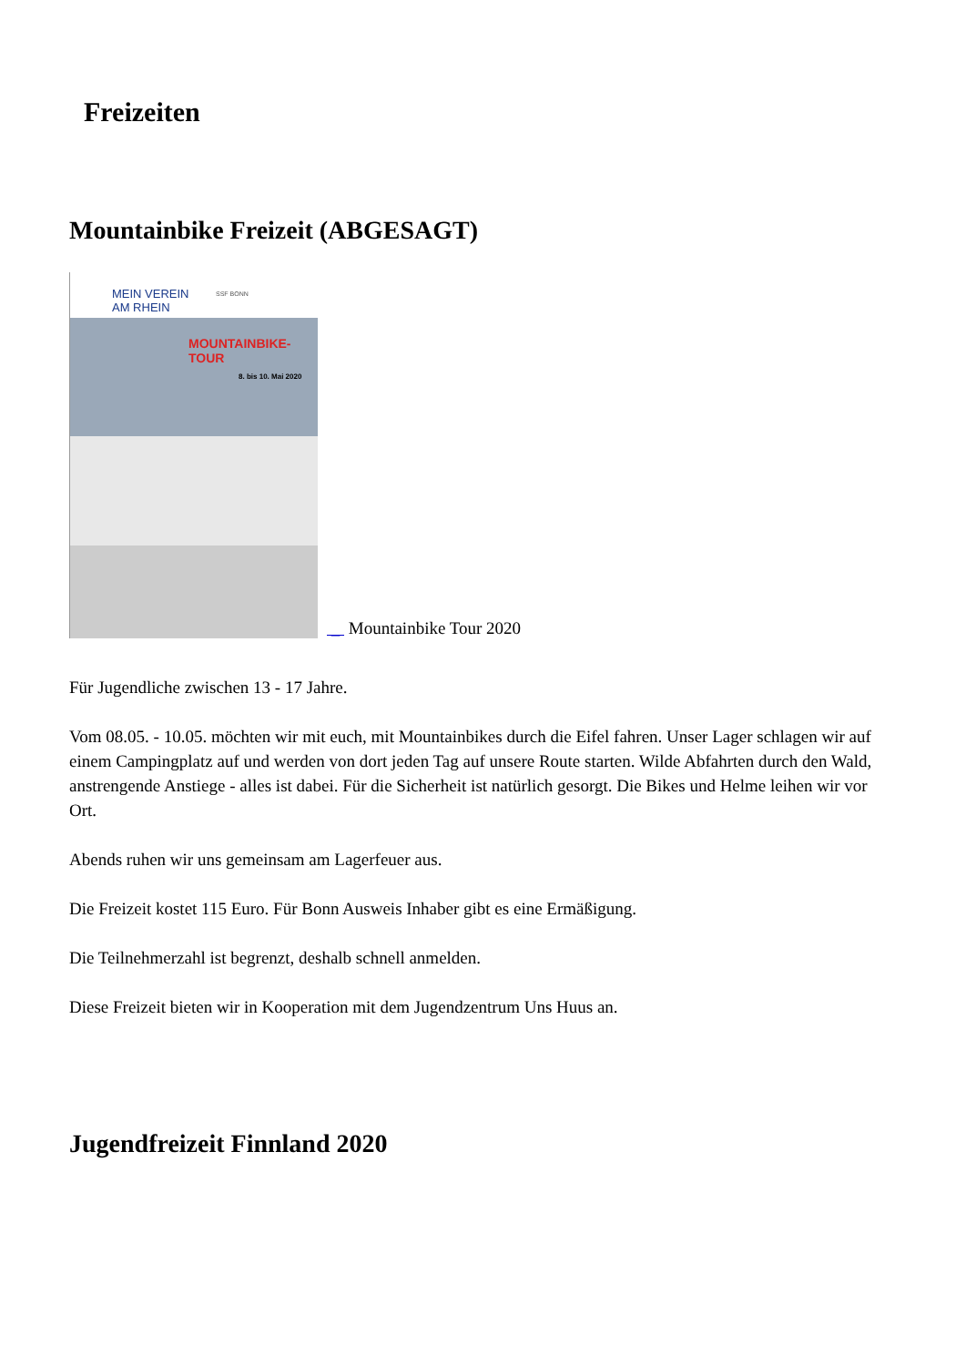Freizeiten
Mountainbike Freizeit (ABGESAGT)
MEIN VEREIN
AM RHEIN
SSF BONN
MOUNTAINBIKE-
TOUR
8. bis 10. Mai 2020
_ Mountainbike Tour 2020
Für Jugendliche zwischen 13 - 17 Jahre.
Vom 08.05. - 10.05. möchten wir mit euch, mit Mountainbikes durch die Eifel fahren. Unser Lager schlagen wir auf einem Campingplatz auf und werden von dort jeden Tag auf unsere Route starten. Wilde Abfahrten durch den Wald, anstrengende Anstiege - alles ist dabei. Für die Sicherheit ist natürlich gesorgt. Die Bikes und Helme leihen wir vor Ort.
Abends ruhen wir uns gemeinsam am Lagerfeuer aus.
Die Freizeit kostet 115 Euro. Für Bonn Ausweis Inhaber gibt es eine Ermäßigung.
Die Teilnehmerzahl ist begrenzt, deshalb schnell anmelden.
Diese Freizeit bieten wir in Kooperation mit dem Jugendzentrum Uns Huus an.
Jugendfreizeit Finnland 2020